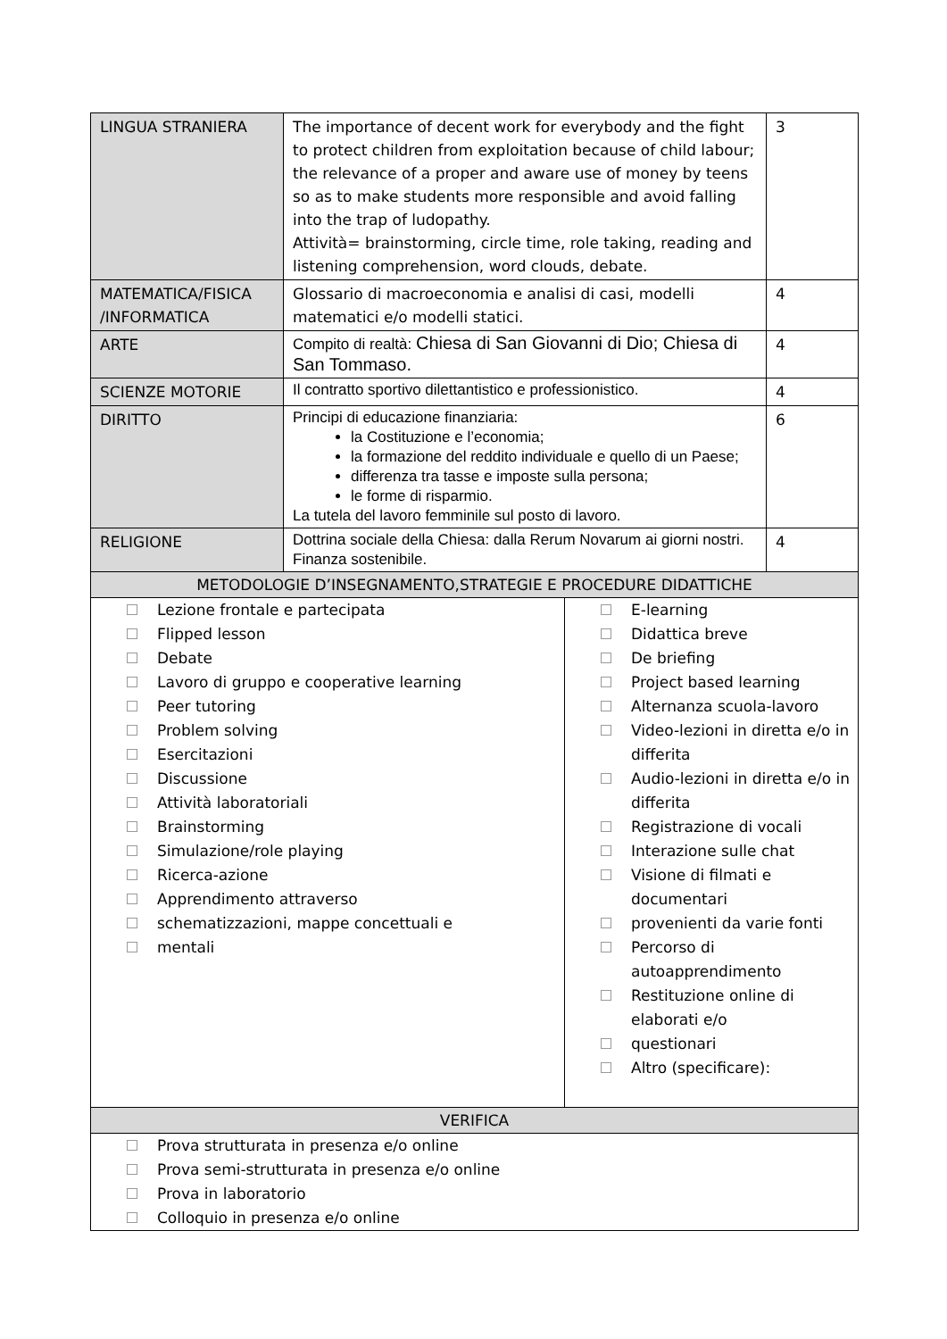| LINGUA STRANIERA | The importance of decent work for everybody and the fight to protect children from exploitation because of child labour; the relevance of a proper and aware use of money by teens so as to make students more responsible and avoid falling into the trap of ludopathy. Attività= brainstorming, circle time, role taking, reading and listening comprehension, word clouds, debate. | 3 |
| MATEMATICA/FISICA /INFORMATICA | Glossario di macroeconomia e analisi di casi, modelli matematici e/o modelli statici. | 4 |
| ARTE | Compito di realtà: Chiesa di San Giovanni di Dio; Chiesa di San Tommaso. | 4 |
| SCIENZE MOTORIE | Il contratto sportivo dilettantistico e professionistico. | 4 |
| DIRITTO | Principi di educazione finanziaria: la Costituzione e l’economia; la formazione del reddito individuale e quello di un Paese; differenza tra tasse e imposte sulla persona; le forme di risparmio. La tutela del lavoro femminile sul posto di lavoro. | 6 |
| RELIGIONE | Dottrina sociale della Chiesa: dalla Rerum Novarum ai giorni nostri. Finanza sostenibile. | 4 |
| METODOLOGIE D’INSEGNAMENTO,STRATEGIE E PROCEDURE DIDATTICHE | | |
| Lezione frontale e partecipata Flipped lesson Debate Lavoro di gruppo e cooperative learning Peer tutoring Problem solving Esercitazioni Discussione Attività laboratoriali Brainstorming Simulazione/role playing Ricerca-azione Apprendimento attraverso schematizzazioni, mappe concettuali e mentali E-learning Didattica breve De briefing Project based learning Alternanza scuola-lavoro Video-lezioni in diretta e/o in differita Audio-lezioni in diretta e/o in differita Registrazione di vocali Interazione sulle chat Visione di filmati e documentari provenienti da varie fonti Percorso di autoapprendimento Restituzione online di elaborati e/o questionari Altro (specificare): | | |
| VERIFICA | | |
| Prova strutturata in presenza e/o online Prova semi-strutturata in presenza e/o online Prova in laboratorio Colloquio in presenza e/o online | | |